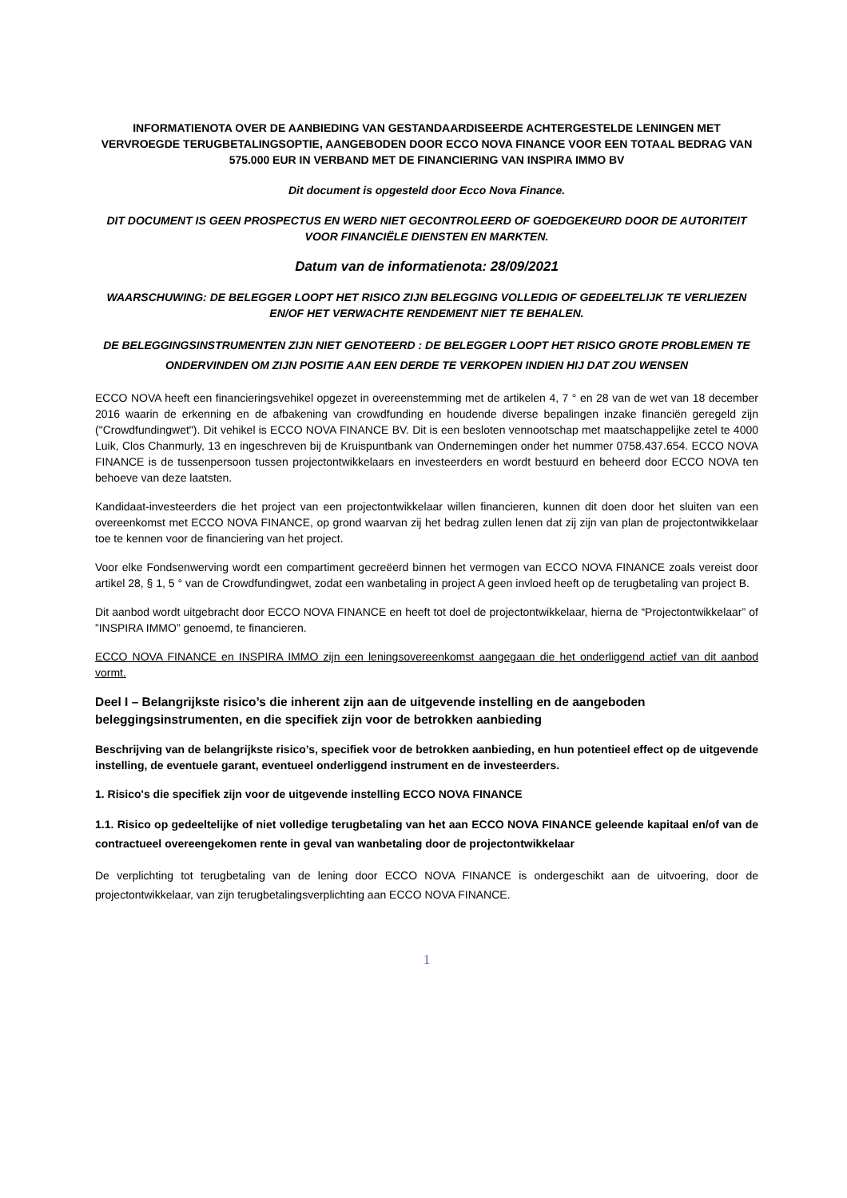INFORMATIENOTA OVER DE AANBIEDING VAN GESTANDAARDISEERDE ACHTERGESTELDE LENINGEN MET VERVROEGDE TERUGBETALINGSOPTIE, AANGEBODEN DOOR ECCO NOVA FINANCE VOOR EEN TOTAAL BEDRAG VAN 575.000 EUR IN VERBAND MET DE FINANCIERING VAN INSPIRA IMMO BV
Dit document is opgesteld door Ecco Nova Finance.
DIT DOCUMENT IS GEEN PROSPECTUS EN WERD NIET GECONTROLEERD OF GOEDGEKEURD DOOR DE AUTORITEIT VOOR FINANCIËLE DIENSTEN EN MARKTEN.
Datum van de informatienota: 28/09/2021
WAARSCHUWING: DE BELEGGER LOOPT HET RISICO ZIJN BELEGGING VOLLEDIG OF GEDEELTELIJK TE VERLIEZEN EN/OF HET VERWACHTE RENDEMENT NIET TE BEHALEN.
DE BELEGGINGSINSTRUMENTEN ZIJN NIET GENOTEERD : DE BELEGGER LOOPT HET RISICO GROTE PROBLEMEN TE ONDERVINDEN OM ZIJN POSITIE AAN EEN DERDE TE VERKOPEN INDIEN HIJ DAT ZOU WENSEN
ECCO NOVA heeft een financieringsvehikel opgezet in overeenstemming met de artikelen 4, 7 ° en 28 van de wet van 18 december 2016 waarin de erkenning en de afbakening van crowdfunding en houdende diverse bepalingen inzake financiën geregeld zijn ("Crowdfundingwet"). Dit vehikel is ECCO NOVA FINANCE BV. Dit is een besloten vennootschap met maatschappelijke zetel te 4000 Luik, Clos Chanmurly, 13 en ingeschreven bij de Kruispuntbank van Ondernemingen onder het nummer 0758.437.654. ECCO NOVA FINANCE is de tussenpersoon tussen projectontwikkelaars en investeerders en wordt bestuurd en beheerd door ECCO NOVA ten behoeve van deze laatsten.
Kandidaat-investeerders die het project van een projectontwikkelaar willen financieren, kunnen dit doen door het sluiten van een overeenkomst met ECCO NOVA FINANCE, op grond waarvan zij het bedrag zullen lenen dat zij zijn van plan de projectontwikkelaar toe te kennen voor de financiering van het project.
Voor elke Fondsenwerving wordt een compartiment gecreëerd binnen het vermogen van ECCO NOVA FINANCE zoals vereist door artikel 28, § 1, 5 ° van de Crowdfundingwet, zodat een wanbetaling in project A geen invloed heeft op de terugbetaling van project B.
Dit aanbod wordt uitgebracht door ECCO NOVA FINANCE en heeft tot doel de projectontwikkelaar, hierna de “Projectontwikkelaar” of ”INSPIRA IMMO” genoemd, te financieren.
ECCO NOVA FINANCE en INSPIRA IMMO zijn een leningsovereenkomst aangegaan die het onderliggend actief van dit aanbod vormt.
Deel I – Belangrijkste risico’s die inherent zijn aan de uitgevende instelling en de aangeboden beleggingsinstrumenten, en die specifiek zijn voor de betrokken aanbieding
Beschrijving van de belangrijkste risico’s, specifiek voor de betrokken aanbieding, en hun potentieel effect op de uitgevende instelling, de eventuele garant, eventueel onderliggend instrument en de investeerders.
1. Risico's die specifiek zijn voor de uitgevende instelling ECCO NOVA FINANCE
1.1. Risico op gedeeltelijke of niet volledige terugbetaling van het aan ECCO NOVA FINANCE geleende kapitaal en/of van de contractueel overeengekomen rente in geval van wanbetaling door de projectontwikkelaar
De verplichting tot terugbetaling van de lening door ECCO NOVA FINANCE is ondergeschikt aan de uitvoering, door de projectontwikkelaar, van zijn terugbetalingsverplichting aan ECCO NOVA FINANCE.
1